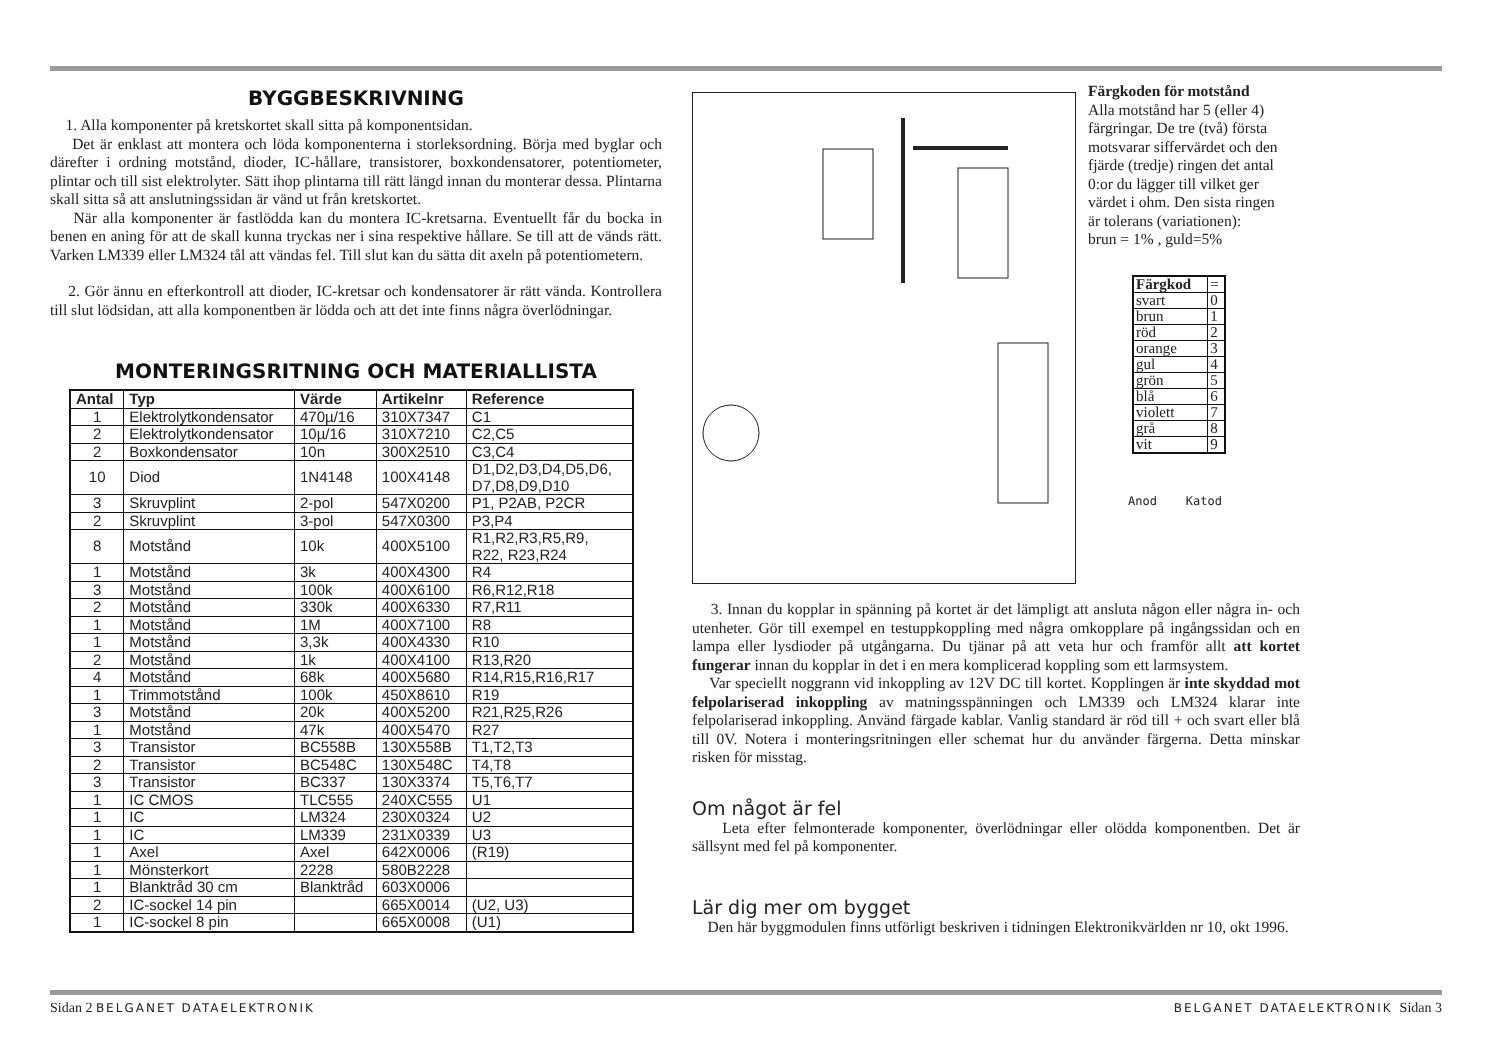BYGGBESKRIVNING
1. Alla komponenter på kretskortet skall sitta på komponentsidan.
Det är enklast att montera och löda komponenterna i storleksordning. Börja med byglar och därefter i ordning motstånd, dioder, IC-hållare, transistorer, boxkondensatorer, potentiometer, plintar och till sist elektrolyter. Sätt ihop plintarna till rätt längd innan du monterar dessa. Plintarna skall sitta så att anslutningssidan är vänd ut från kretskortet.
När alla komponenter är fastlödda kan du montera IC-kretsarna. Eventuellt får du bocka in benen en aning för att de skall kunna tryckas ner i sina respektive hållare. Se till att de vänds rätt. Varken LM339 eller LM324 tål att vändas fel. Till slut kan du sätta dit axeln på potentiometern.
2. Gör ännu en efterkontroll att dioder, IC-kretsar och kondensatorer är rätt vända. Kontrollera till slut lödsidan, att alla komponentben är lödda och att det inte finns några överlödningar.
MONTERINGSRITNING OCH MATERIALLISTA
| Antal | Typ | Värde | Artikelnr | Reference |
| --- | --- | --- | --- | --- |
| 1 | Elektrolytkondensator | 470µ/16 | 310X7347 | C1 |
| 2 | Elektrolytkondensator | 10µ/16 | 310X7210 | C2,C5 |
| 2 | Boxkondensator | 10n | 300X2510 | C3,C4 |
| 10 | Diod | 1N4148 | 100X4148 | D1,D2,D3,D4,D5,D6, D7,D8,D9,D10 |
| 3 | Skruvplint | 2-pol | 547X0200 | P1, P2AB, P2CR |
| 2 | Skruvplint | 3-pol | 547X0300 | P3,P4 |
| 8 | Motstånd | 10k | 400X5100 | R1,R2,R3,R5,R9, R22, R23,R24 |
| 1 | Motstånd | 3k | 400X4300 | R4 |
| 3 | Motstånd | 100k | 400X6100 | R6,R12,R18 |
| 2 | Motstånd | 330k | 400X6330 | R7,R11 |
| 1 | Motstånd | 1M | 400X7100 | R8 |
| 1 | Motstånd | 3,3k | 400X4330 | R10 |
| 2 | Motstånd | 1k | 400X4100 | R13,R20 |
| 4 | Motstånd | 68k | 400X5680 | R14,R15,R16,R17 |
| 1 | Trimmotstånd | 100k | 450X8610 | R19 |
| 3 | Motstånd | 20k | 400X5200 | R21,R25,R26 |
| 1 | Motstånd | 47k | 400X5470 | R27 |
| 3 | Transistor | BC558B | 130X558B | T1,T2,T3 |
| 2 | Transistor | BC548C | 130X548C | T4,T8 |
| 3 | Transistor | BC337 | 130X3374 | T5,T6,T7 |
| 1 | IC CMOS | TLC555 | 240XC555 | U1 |
| 1 | IC | LM324 | 230X0324 | U2 |
| 1 | IC | LM339 | 231X0339 | U3 |
| 1 | Axel | Axel | 642X0006 | (R19) |
| 1 | Mönsterkort | 2228 | 580B2228 | |
| 1 | Blanktråd 30 cm | Blanktråd | 603X0006 | |
| 2 | IC-sockel 14 pin | | 665X0014 | (U2, U3) |
| 1 | IC-sockel 8 pin | | 665X0008 | (U1) |
Färgkoden för motstånd
Alla motstånd har 5 (eller 4) färgringar. De tre (två) första motsvarar siffervärdet och den fjärde (tredje) ringen det antal 0:or du lägger till vilket ger värdet i ohm. Den sista ringen är tolerans (variationen):
brun = 1% , guld=5%
| Färgkod | = |
| svart | 0 |
| brun | 1 |
| röd | 2 |
| orange | 3 |
| gul | 4 |
| grön | 5 |
| blå | 6 |
| violett | 7 |
| grå | 8 |
| vit | 9 |
Anod Katod
3. Innan du kopplar in spänning på kortet är det lämpligt att ansluta någon eller några in- och utenheter. Gör till exempel en testuppkoppling med några omkopplare på ingångssidan och en lampa eller lysdioder på utgångarna. Du tjänar på att veta hur och framför allt att kortet fungerar innan du kopplar in det i en mera komplicerad koppling som ett larmsystem.
Var speciellt noggrann vid inkoppling av 12V DC till kortet. Kopplingen är inte skyddad mot felpolariserad inkoppling av matningsspänningen och LM339 och LM324 klarar inte felpolariserad inkoppling. Använd färgade kablar. Vanlig standard är röd till + och svart eller blå till 0V. Notera i monteringsritningen eller schemat hur du använder färgerna. Detta minskar risken för misstag.
Om något är fel
Leta efter felmonterade komponenter, överlödningar eller olödda komponentben. Det är sällsynt med fel på komponenter.
Lär dig mer om bygget
Den här byggmodulen finns utförligt beskriven i tidningen Elektronikvärlden nr 10, okt 1996.
Sidan 2 BELGANET DATAELEKTRONIK BELGANET DATAELEKTRONIK Sidan 3